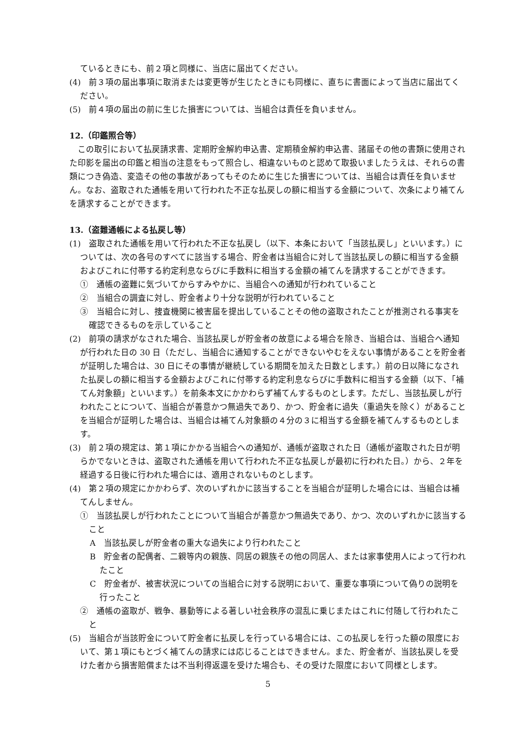ているときにも、前２項と同様に、当店に届出てください。
(4)　前３項の届出事項に取消または変更等が生じたときにも同様に、直ちに書面によって当店に届出てください。
(5)　前４項の届出の前に生じた損害については、当組合は責任を負いません。
12.（印鑑照合等）
この取引において払戻請求書、定期貯金解約申込書、定期積金解約申込書、諸届その他の書類に使用された印影を届出の印鑑と相当の注意をもって照合し、相違ないものと認めて取扱いましたうえは、それらの書類につき偽造、変造その他の事故があってもそのために生じた損害については、当組合は責任を負いません。なお、盗取された通帳を用いて行われた不正な払戻しの額に相当する金額について、次条により補てんを請求することができます。
13.（盗難通帳による払戻し等）
(1)　盗取された通帳を用いて行われた不正な払戻し（以下、本条において「当該払戻し」といいます。）については、次の各号のすべてに該当する場合、貯金者は当組合に対して当該払戻しの額に相当する金額およびこれに付帯する約定利息ならびに手数料に相当する金額の補てんを請求することができます。
①　通帳の盗難に気づいてからすみやかに、当組合への通知が行われていること
②　当組合の調査に対し、貯金者より十分な説明が行われていること
③　当組合に対し、捜査機関に被害届を提出していることその他の盗取されたことが推測される事実を確認できるものを示していること
(2)　前項の請求がなされた場合、当該払戻しが貯金者の故意による場合を除き、当組合は、当組合へ通知が行われた日の 30 日（ただし、当組合に通知することができないやむをえない事情があることを貯金者が証明した場合は、30 日にその事情が継続している期間を加えた日数とします。）前の日以降になされた払戻しの額に相当する金額およびこれに付帯する約定利息ならびに手数料に相当する金額（以下、「補てん対象額」といいます。）を前条本文にかかわらず補てんするものとします。ただし、当該払戻しが行われたことについて、当組合が善意かつ無過失であり、かつ、貯金者に過失（重過失を除く）があることを当組合が証明した場合は、当組合は補てん対象額の４分の３に相当する金額を補てんするものとします。
(3)　前２項の規定は、第１項にかかる当組合への通知が、通帳が盗取された日（通帳が盗取された日が明らかでないときは、盗取された通帳を用いて行われた不正な払戻しが最初に行われた日。）から、２年を経過する日後に行われた場合には、適用されないものとします。
(4)　第２項の規定にかかわらず、次のいずれかに該当することを当組合が証明した場合には、当組合は補てんしません。
①　当該払戻しが行われたことについて当組合が善意かつ無過失であり、かつ、次のいずれかに該当すること
A　当該払戻しが貯金者の重大な過失により行われたこと
B　貯金者の配偶者、二親等内の親族、同居の親族その他の同居人、または家事使用人によって行われたこと
C　貯金者が、被害状況についての当組合に対する説明において、重要な事項について偽りの説明を行ったこと
②　通帳の盗取が、戦争、暴動等による著しい社会秩序の混乱に乗じまたはこれに付随して行われたこと
(5)　当組合が当該貯金について貯金者に払戻しを行っている場合には、この払戻しを行った額の限度において、第１項にもとづく補てんの請求には応じることはできません。また、貯金者が、当該払戻しを受けた者から損害賠償または不当利得返還を受けた場合も、その受けた限度において同様とします。
5